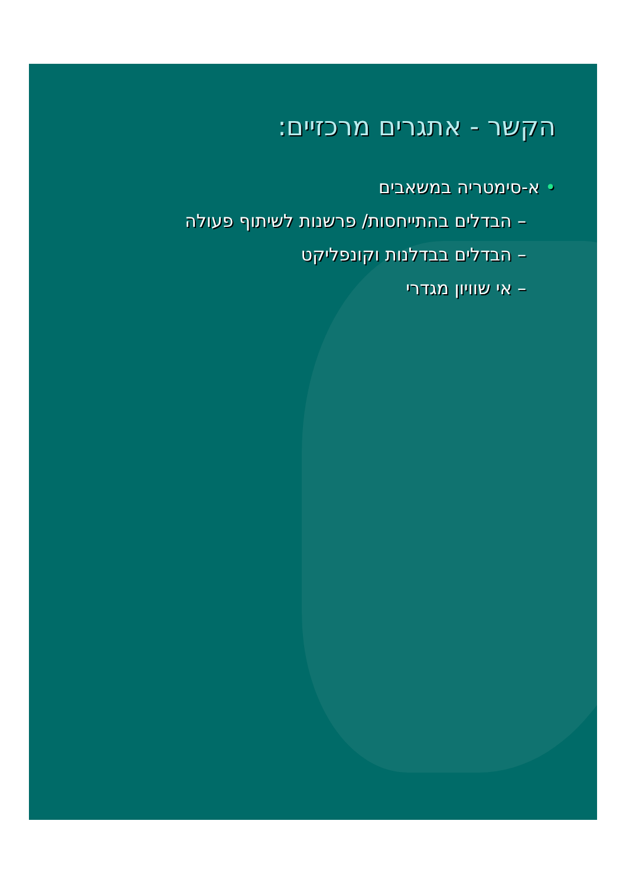הקשר - אתגרים מרכזיים:
• א-סימטריה במשאבים
– הבדלים בהתייחסות/ פרשנות לשיתוף פעולה
– הבדלים בבדלנות וקונפליקט
– אי שוויון מגדרי